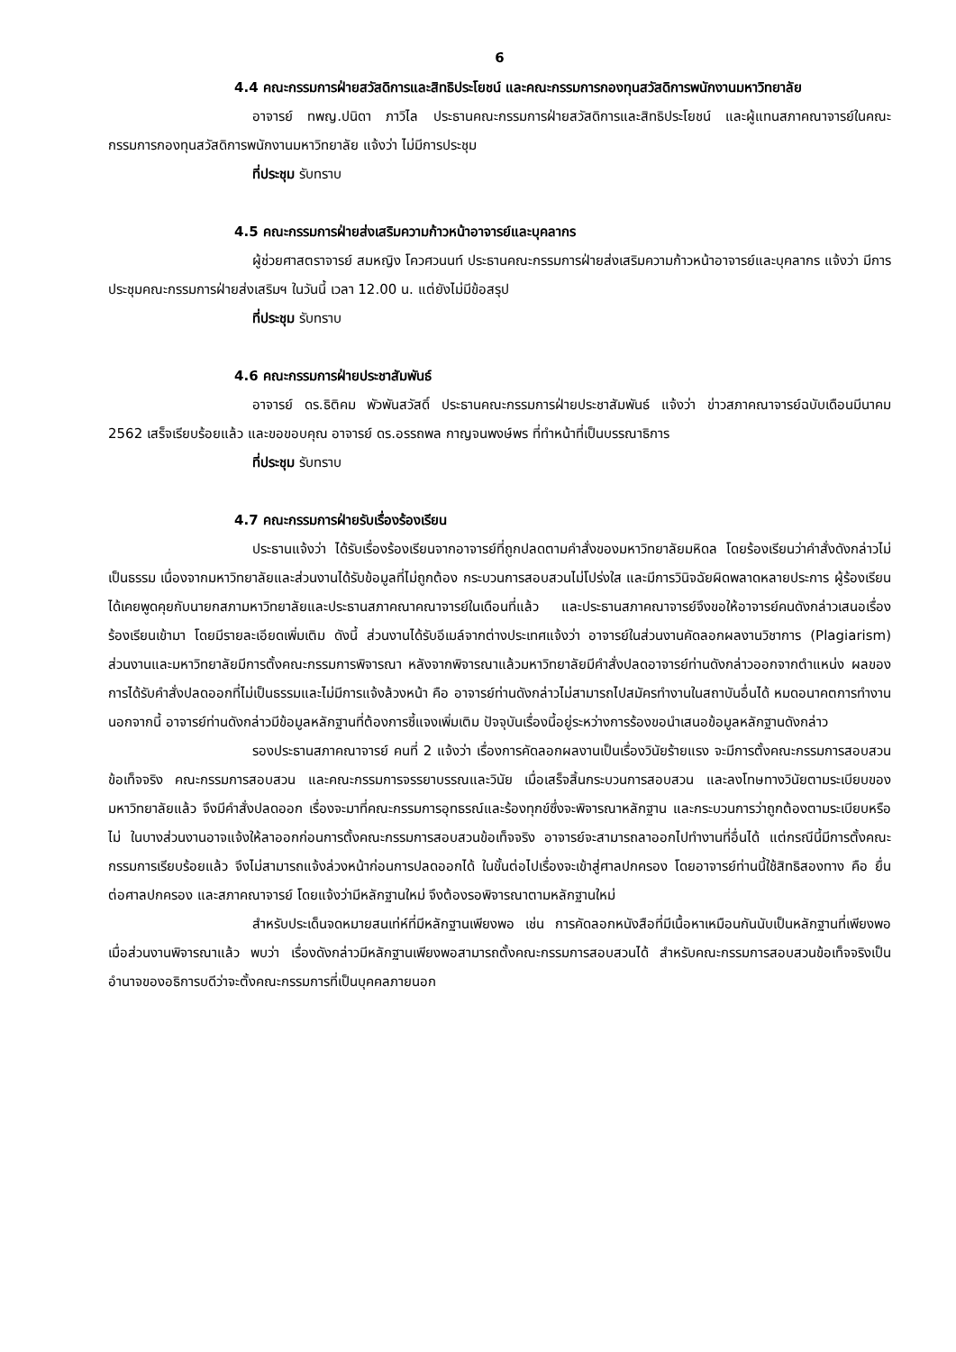6
4.4 คณะกรรมการฝ่ายสวัสดิการและสิทธิประโยชน์ และคณะกรรมการกองทุนสวัสดิการพนักงานมหาวิทยาลัย
อาจารย์ ทพญ.ปนิดา ภาวิไล ประธานคณะกรรมการฝ่ายสวัสดิการและสิทธิประโยชน์ และผู้แทนสภาคณาจารย์ในคณะกรรมการกองทุนสวัสดิการพนักงานมหาวิทยาลัย แจ้งว่า ไม่มีการประชุม
ที่ประชุม รับทราบ
4.5 คณะกรรมการฝ่ายส่งเสริมความก้าวหน้าอาจารย์และบุคลากร
ผู้ช่วยศาสตราจารย์ สมหญิง โควศวนนท์ ประธานคณะกรรมการฝ่ายส่งเสริมความก้าวหน้าอาจารย์และบุคลากร แจ้งว่า มีการประชุมคณะกรรมการฝ่ายส่งเสริมฯ ในวันนี้ เวลา 12.00 น. แต่ยังไม่มีข้อสรุป
ที่ประชุม รับทราบ
4.6 คณะกรรมการฝ่ายประชาสัมพันธ์
อาจารย์ ดร.ธิติคม พัวพันสวัสดิ์ ประธานคณะกรรมการฝ่ายประชาสัมพันธ์ แจ้งว่า ข่าวสภาคณาจารย์ฉบับเดือนมีนาคม 2562 เสร็จเรียบร้อยแล้ว และขอขอบคุณ อาจารย์ ดร.อรรถพล กาญจนพงษ์พร ที่ทำหน้าที่เป็นบรรณาธิการ
ที่ประชุม รับทราบ
4.7 คณะกรรมการฝ่ายรับเรื่องร้องเรียน
ประธานแจ้งว่า ได้รับเรื่องร้องเรียนจากอาจารย์ที่ถูกปลดตามคำสั่งของมหาวิทยาลัยมหิดล โดยร้องเรียนว่าคำสั่งดังกล่าวไม่เป็นธรรม เนื่องจากมหาวิทยาลัยและส่วนงานได้รับข้อมูลที่ไม่ถูกต้อง กระบวนการสอบสวนไม่โปร่งใส และมีการวินิจฉัยผิดพลาดหลายประการ ผู้ร้องเรียนได้เคยพูดคุยกับนายกสภามหาวิทยาลัยและประธานสภาคณาคณาจารย์ในเดือนที่แล้ว และประธานสภาคณาจารย์จึงขอให้อาจารย์คนดังกล่าวเสนอเรื่องร้องเรียนเข้ามา โดยมีรายละเอียดเพิ่มเติม ดังนี้ ส่วนงานได้รับอีเมล์จากต่างประเทศแจ้งว่า อาจารย์ในส่วนงานคัดลอกผลงานวิชาการ (Plagiarism) ส่วนงานและมหาวิทยาลัยมีการตั้งคณะกรรมการพิจารณา หลังจากพิจารณาแล้วมหาวิทยาลัยมีคำสั่งปลดอาจารย์ท่านดังกล่าวออกจากตำแหน่ง ผลของการได้รับคำสั่งปลดออกที่ไม่เป็นธรรมและไม่มีการแจ้งล้วงหน้า คือ อาจารย์ท่านดังกล่าวไม่สามารถไปสมัครทำงานในสถาบันอื่นได้ หมดอนาคตการทำงาน นอกจากนี้ อาจารย์ท่านดังกล่าวมีข้อมูลหลักฐานที่ต้องการชี้แจงเพิ่มเติม ปัจจุบันเรื่องนี้อยู่ระหว่างการร้องขอนำเสนอข้อมูลหลักฐานดังกล่าว
รองประธานสภาคณาจารย์ คนที่ 2 แจ้งว่า เรื่องการคัดลอกผลงานเป็นเรื่องวินัยร้ายแรง จะมีการตั้งคณะกรรมการสอบสวนข้อเท็จจริง คณะกรรมการสอบสวน และคณะกรรมการจรรยาบรรณและวินัย เมื่อเสร็จสิ้นกระบวนการสอบสวน และลงโทษทางวินัยตามระเบียบของมหาวิทยาลัยแล้ว จึงมีคำสั่งปลดออก เรื่องจะมาที่คณะกรรมการอุทธรณ์และร้องทุกข์ซึ่งจะพิจารณาหลักฐาน และกระบวนการว่าถูกต้องตามระเบียบหรือไม่ ในบางส่วนงานอาจแจ้งให้ลาออกก่อนการตั้งคณะกรรมการสอบสวนข้อเท็จจริง อาจารย์จะสามารถลาออกไปทำงานที่อื่นได้ แต่กรณีนี้มีการตั้งคณะกรรมการเรียบร้อยแล้ว จึงไม่สามารถแจ้งล่วงหน้าก่อนการปลดออกได้ ในขั้นต่อไปเรื่องจะเข้าสู่ศาลปกครอง โดยอาจารย์ท่านนี้ใช้สิทธิสองทาง คือ ยื่นต่อศาลปกครอง และสภาคณาจารย์ โดยแจ้งว่ามีหลักฐานใหม่ จึงต้องรอพิจารณาตามหลักฐานใหม่
สำหรับประเด็นจดหมายสนเท่ห์ที่มีหลักฐานเพียงพอ เช่น การคัดลอกหนังสือที่มีเนื้อหาเหมือนกันนับเป็นหลักฐานที่เพียงพอ เมื่อส่วนงานพิจารณาแล้ว พบว่า เรื่องดังกล่าวมีหลักฐานเพียงพอสามารถตั้งคณะกรรมการสอบสวนได้ สำหรับคณะกรรมการสอบสวนข้อเท็จจริงเป็นอำนาจของอธิการบดีว่าจะตั้งคณะกรรมการที่เป็นบุคคลภายนอก